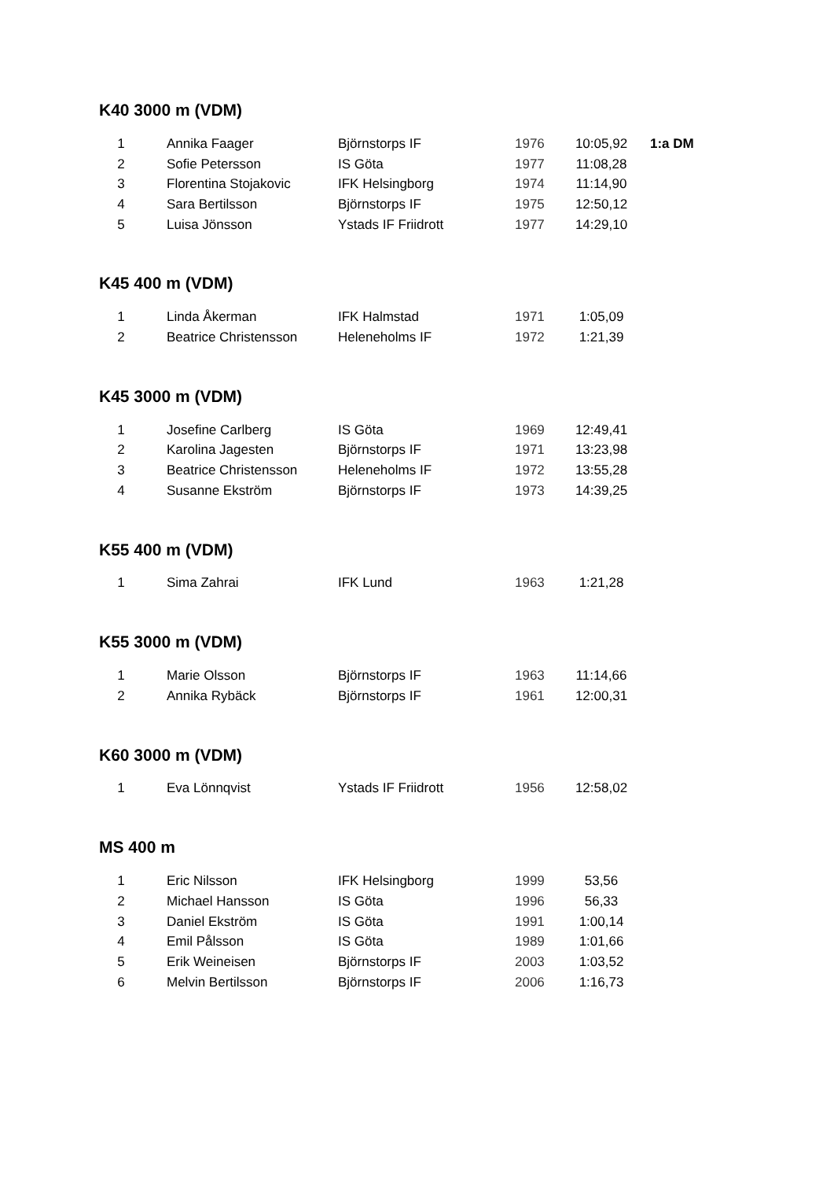K40 3000 m (VDM)
| 1 | Annika Faager | Björnstorps IF | 1976 | 10:05,92 | 1:a DM |
| 2 | Sofie Petersson | IS Göta | 1977 | 11:08,28 | |
| 3 | Florentina Stojakovic | IFK Helsingborg | 1974 | 11:14,90 | |
| 4 | Sara Bertilsson | Björnstorps IF | 1975 | 12:50,12 | |
| 5 | Luisa Jönsson | Ystads IF Friidrott | 1977 | 14:29,10 | |
K45 400 m (VDM)
| 1 | Linda Åkerman | IFK Halmstad | 1971 | 1:05,09 |
| 2 | Beatrice Christensson | Heleneholms IF | 1972 | 1:21,39 |
K45 3000 m (VDM)
| 1 | Josefine Carlberg | IS Göta | 1969 | 12:49,41 |
| 2 | Karolina Jagesten | Björnstorps IF | 1971 | 13:23,98 |
| 3 | Beatrice Christensson | Heleneholms IF | 1972 | 13:55,28 |
| 4 | Susanne Ekström | Björnstorps IF | 1973 | 14:39,25 |
K55 400 m (VDM)
| 1 | Sima Zahrai | IFK Lund | 1963 | 1:21,28 |
K55 3000 m (VDM)
| 1 | Marie Olsson | Björnstorps IF | 1963 | 11:14,66 |
| 2 | Annika Rybäck | Björnstorps IF | 1961 | 12:00,31 |
K60 3000 m (VDM)
| 1 | Eva Lönnqvist | Ystads IF Friidrott | 1956 | 12:58,02 |
MS 400 m
| 1 | Eric Nilsson | IFK Helsingborg | 1999 | 53,56 |
| 2 | Michael Hansson | IS Göta | 1996 | 56,33 |
| 3 | Daniel Ekström | IS Göta | 1991 | 1:00,14 |
| 4 | Emil Pålsson | IS Göta | 1989 | 1:01,66 |
| 5 | Erik Weineisen | Björnstorps IF | 2003 | 1:03,52 |
| 6 | Melvin Bertilsson | Björnstorps IF | 2006 | 1:16,73 |